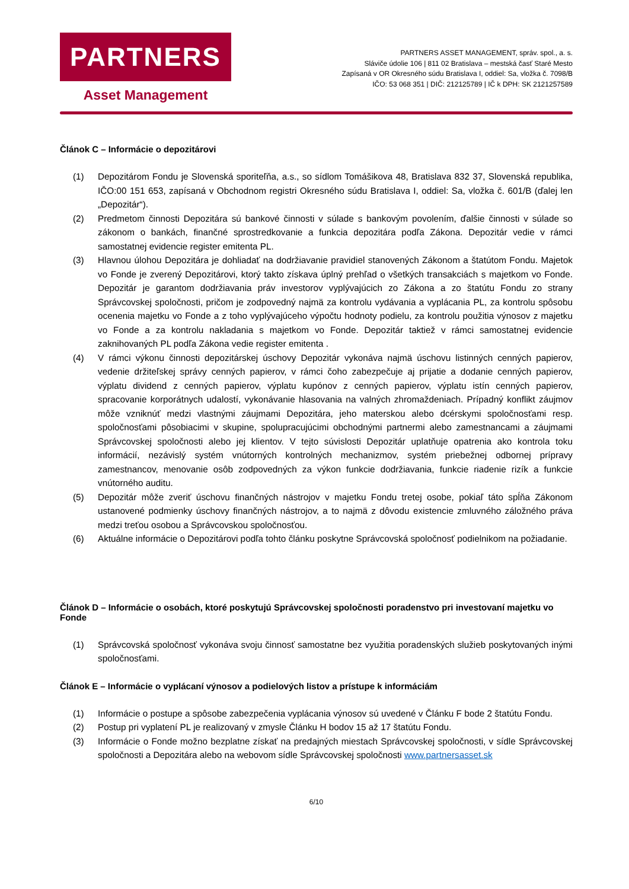PARTNERS
Asset Management
PARTNERS ASSET MANAGEMENT, správ. spol., a. s.
Sláviče údolie 106 | 811 02 Bratislava – mestská časť Staré Mesto
Zapísaná v OR Okresného súdu Bratislava I, oddiel: Sa, vložka č. 7098/B
IČO: 53 068 351 | DIČ: 212125789 | IČ k DPH: SK 2121257589
Článok C – Informácie o depozitárovi
(1) Depozitárom Fondu je Slovenská sporiteľňa, a.s., so sídlom Tomášikova 48, Bratislava 832 37, Slovenská republika, IČO:00 151 653, zapísaná v Obchodnom registri Okresného súdu Bratislava I, oddiel: Sa, vložka č. 601/B (ďalej len „Depozitár“).
(2) Predmetom činnosti Depozitára sú bankové činnosti v súlade s bankovým povolením, ďalšie činnosti v súlade so zákonom o bankách, finančné sprostredkovanie a funkcia depozitára podľa Zákona. Depozitár vedie v rámci samostatnej evidencie register emitenta PL.
(3) Hlavnou úlohou Depozitára je dohliadať na dodržiavanie pravidiel stanovených Zákonom a štatútom Fondu. Majetok vo Fonde je zverený Depozitárovi, ktorý takto získava úplný prehľad o všetkých transakciách s majetkom vo Fonde. Depozitár je garantom dodržiavania práv investorov vyplývajúcich zo Zákona a zo štatútu Fondu zo strany Správcovskej spoločnosti, pričom je zodpovedný najmä za kontrolu vydávania a vyplácania PL, za kontrolu spôsobu ocenenia majetku vo Fonde a z toho vyplývajúceho výpočtu hodnoty podielu, za kontrolu použitia výnosov z majetku vo Fonde a za kontrolu nakladania s majetkom vo Fonde. Depozitár taktiež v rámci samostatnej evidencie zaknihovaných PL podľa Zákona vedie register emitenta .
(4) V rámci výkonu činnosti depozitárskej úschovy Depozitár vykonáva najmä úschovu listinných cenných papierov, vedenie držiteľskej správy cenných papierov, v rámci čoho zabezpečuje aj prijatie a dodanie cenných papierov, výplatu dividend z cenných papierov, výplatu kupónov z cenných papierov, výplatu istín cenných papierov, spracovanie korporátnych udalostí, vykonávanie hlasovania na valných zhromaždeniach. Prípadný konflikt záujmov môže vzniknúť medzi vlastnými záujmami Depozitára, jeho materskou alebo dcérskymi spoločnosťami resp. spoločnosťami pôsobiacimi v skupine, spolupracujúcimi obchodnými partnermi alebo zamestnancami a záujmami Správcovskej spoločnosti alebo jej klientov. V tejto súvislosti Depozitár uplatňuje opatrenia ako kontrola toku informácií, nezávislý systém vnútorných kontrolných mechanizmov, systém priebežnej odbornej prípravy zamestnancov, menovanie osôb zodpovedných za výkon funkcie dodržiavania, funkcie riadenie rizík a funkcie vnútorného auditu.
(5) Depozitár môže zveriť úschovu finančných nástrojov v majetku Fondu tretej osobe, pokiaľ táto spĺňa Zákonom ustanovené podmienky úschovy finančných nástrojov, a to najmä z dôvodu existencie zmluvného záložného práva medzi treťou osobou a Správcovskou spoločnosťou.
(6) Aktuálne informácie o Depozitárovi podľa tohto článku poskytne Správcovská spoločnosť podielnikom na požiadanie.
Článok D – Informácie o osobách, ktoré poskytujú Správcovskej spoločnosti poradenstvo pri investovaní majetku vo Fonde
(1) Správcovská spoločnosť vykonáva svoju činnosť samostatne bez využitia poradenských služieb poskytovaných inými spoločnosťami.
Článok E – Informácie o vyplácaní výnosov a podielových listov a prístupe k informáciám
(1) Informácie o postupe a spôsobe zabezpečenia vyplácania výnosov sú uvedené v Článku F bode 2 štatútu Fondu.
(2) Postup pri vyplatení PL je realizovaný v zmysle Článku H bodov 15 až 17 štatútu Fondu.
(3) Informácie o Fonde možno bezplatne získať na predajných miestach Správcovskej spoločnosti, v sídle Správcovskej spoločnosti a Depozitára alebo na webovom sídle Správcovskej spoločnosti www.partnersasset.sk
6/10